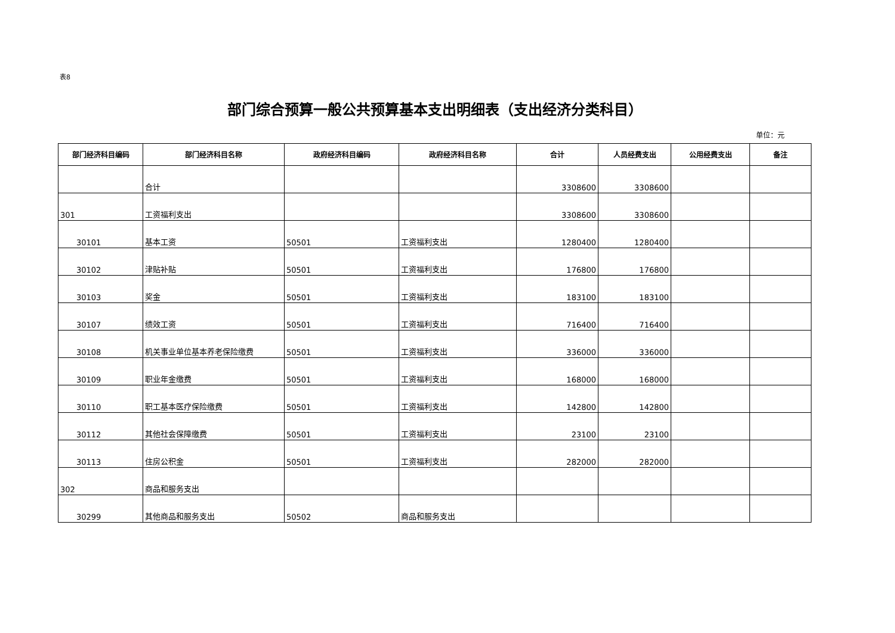表8
部门综合预算一般公共预算基本支出明细表（支出经济分类科目）
单位：元
| 部门经济科目编码 | 部门经济科目名称 | 政府经济科目编码 | 政府经济科目名称 | 合计 | 人员经费支出 | 公用经费支出 | 备注 |
| --- | --- | --- | --- | --- | --- | --- | --- |
| | 合计 | | | 3308600 | 3308600 | | |
| 301 | 工资福利支出 | | | 3308600 | 3308600 | | |
| 30101 | 基本工资 | 50501 | 工资福利支出 | 1280400 | 1280400 | | |
| 30102 | 津贴补贴 | 50501 | 工资福利支出 | 176800 | 176800 | | |
| 30103 | 奖金 | 50501 | 工资福利支出 | 183100 | 183100 | | |
| 30107 | 绩效工资 | 50501 | 工资福利支出 | 716400 | 716400 | | |
| 30108 | 机关事业单位基本养老保险缴费 | 50501 | 工资福利支出 | 336000 | 336000 | | |
| 30109 | 职业年金缴费 | 50501 | 工资福利支出 | 168000 | 168000 | | |
| 30110 | 职工基本医疗保险缴费 | 50501 | 工资福利支出 | 142800 | 142800 | | |
| 30112 | 其他社会保障缴费 | 50501 | 工资福利支出 | 23100 | 23100 | | |
| 30113 | 住房公积金 | 50501 | 工资福利支出 | 282000 | 282000 | | |
| 302 | 商品和服务支出 | | | | | | |
| 30299 | 其他商品和服务支出 | 50502 | 商品和服务支出 | | | | |